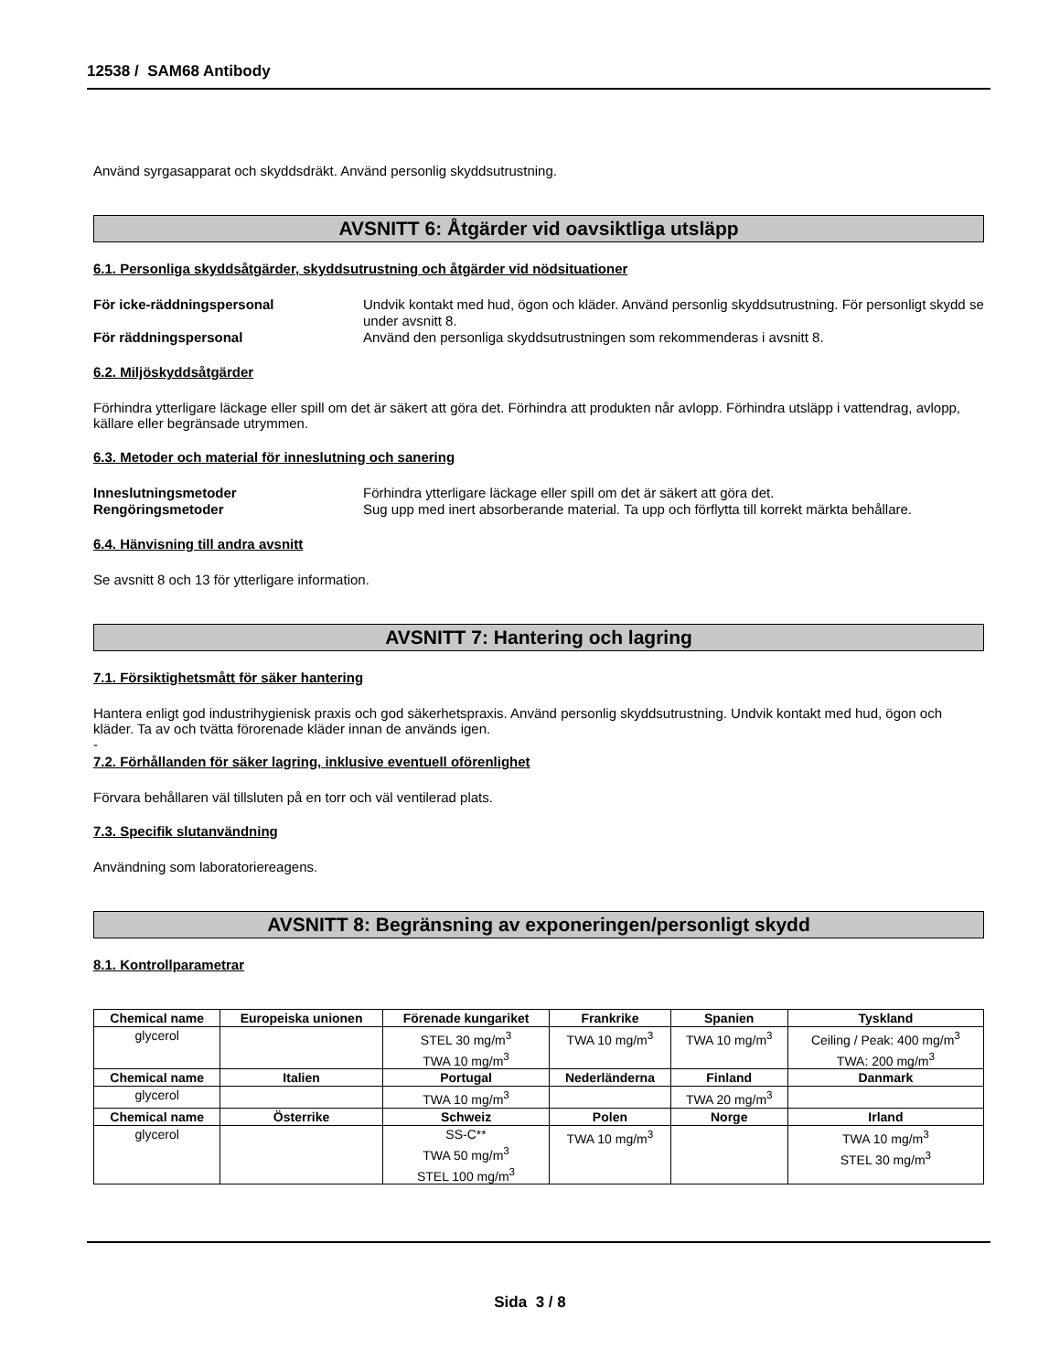12538 / SAM68 Antibody
Använd syrgasapparat och skyddsdräkt. Använd personlig skyddsutrustning.
AVSNITT 6: Åtgärder vid oavsiktliga utsläpp
6.1. Personliga skyddsåtgärder, skyddsutrustning och åtgärder vid nödsituationer
För icke-räddningspersonal Undvik kontakt med hud, ögon och kläder. Använd personlig skyddsutrustning. För personligt skydd se under avsnitt 8.
För räddningspersonal Använd den personliga skyddsutrustningen som rekommenderas i avsnitt 8.
6.2. Miljöskyddsåtgärder
Förhindra ytterligare läckage eller spill om det är säkert att göra det. Förhindra att produkten når avlopp. Förhindra utsläpp i vattendrag, avlopp, källare eller begränsade utrymmen.
6.3. Metoder och material för inneslutning och sanering
Inneslutningsmetoder Förhindra ytterligare läckage eller spill om det är säkert att göra det.
Rengöringsmetoder Sug upp med inert absorberande material. Ta upp och förflytta till korrekt märkta behållare.
6.4. Hänvisning till andra avsnitt
Se avsnitt 8 och 13 för ytterligare information.
AVSNITT 7: Hantering och lagring
7.1. Försiktighetsmått för säker hantering
Hantera enligt god industrihygienisk praxis och god säkerhetspraxis. Använd personlig skyddsutrustning. Undvik kontakt med hud, ögon och kläder. Ta av och tvätta förorenade kläder innan de används igen.
-
7.2. Förhållanden för säker lagring, inklusive eventuell oförenlighet
Förvara behållaren väl tillsluten på en torr och väl ventilerad plats.
7.3. Specifik slutanvändning
Användning som laboratoriereagens.
AVSNITT 8: Begränsning av exponeringen/personligt skydd
8.1. Kontrollparametrar
| Chemical name | Europeiska unionen | Förenade kungariket | Frankrike | Spanien | Tyskland |
| --- | --- | --- | --- | --- | --- |
| glycerol | | STEL 30 mg/m<sup>3</sup> TWA 10 mg/m<sup>3</sup> | TWA 10 mg/m<sup>3</sup> | TWA 10 mg/m<sup>3</sup> | Ceiling / Peak: 400 mg/m<sup>3</sup> TWA: 200 mg/m<sup>3</sup> |
| Chemical name | Italien | Portugal | Nederländerna | Finland | Danmark |
| glycerol | | TWA 10 mg/m<sup>3</sup> | | TWA 20 mg/m<sup>3</sup> | |
| Chemical name | Österrike | Schweiz | Polen | Norge | Irland |
| glycerol | | SS-C** TWA 50 mg/m<sup>3</sup> STEL 100 mg/m<sup>3</sup> | TWA 10 mg/m<sup>3</sup> | | TWA 10 mg/m<sup>3</sup> STEL 30 mg/m<sup>3</sup> |
Sida 3 / 8